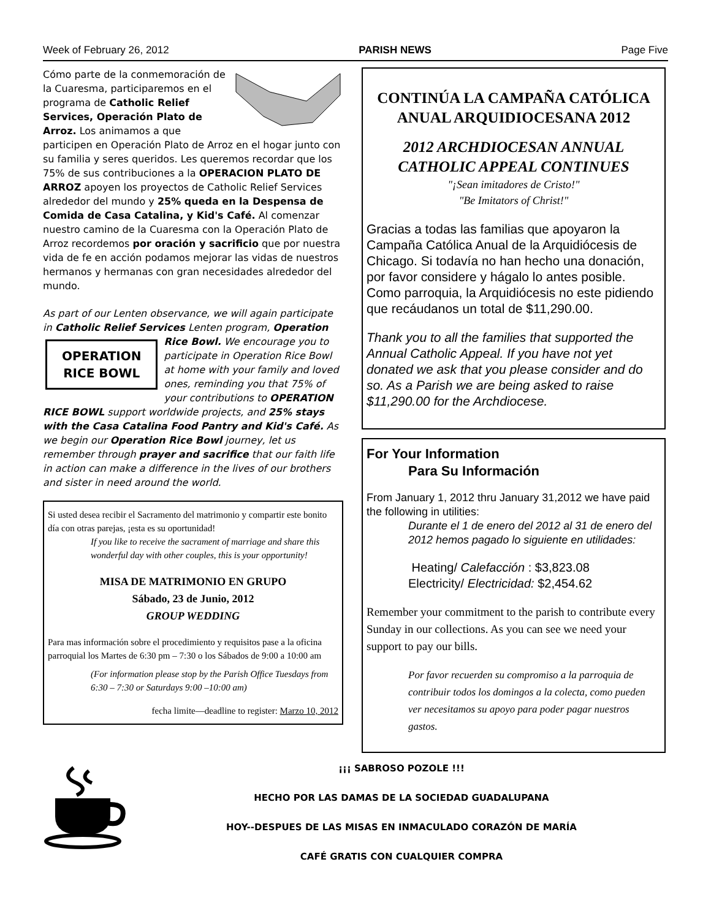Week of February 26, 2012 PARISH NEWS Page Five
Cómo parte de la conmemoración de la Cuaresma, participaremos en el programa de Catholic Relief Services, Operación Plato de Arroz. Los animamos a que participen en Operación Plato de Arroz en el hogar junto con su familia y seres queridos. Les queremos recordar que los 75% de sus contribuciones a la OPERACION PLATO DE ARROZ apoyen los proyectos de Catholic Relief Services alrededor del mundo y 25% queda en la Despensa de Comida de Casa Catalina, y Kid's Café. Al comenzar nuestro camino de la Cuaresma con la Operación Plato de Arroz recordemos por oración y sacrificio que por nuestra vida de fe en acción podamos mejorar las vidas de nuestros hermanos y hermanas con gran necesidades alrededor del mundo.
As part of our Lenten observance, we will again participate in Catholic Relief Services Lenten program, OPERATION
RICE BOWL Operation Rice Bowl. We encourage you to participate in Operation Rice Bowl at home with your family and loved ones, reminding you that 75% of your contributions to OPERATION RICE BOWL support worldwide projects, and 25% stays with the Casa Catalina Food Pantry and Kid's Café. As we begin our Operation Rice Bowl journey, let us remember through prayer and sacrifice that our faith life in action can make a difference in the lives of our brothers and sister in need around the world.
Si usted desea recibir el Sacramento del matrimonio y compartir este bonito día con otras parejas, ¡esta es su oportunidad!
If you like to receive the sacrament of marriage and share this wonderful day with other couples, this is your opportunity!
MISA DE MATRIMONIO EN GRUPO
Sábado, 23 de Junio, 2012
GROUP WEDDING
Para mas información sobre el procedimiento y requisitos pase a la oficina parroquial los Martes de 6:30 pm – 7:30 o los Sábados de 9:00 a 10:00 am
(For information please stop by the Parish Office Tuesdays from 6:30 – 7:30 or Saturdays 9:00 –10:00 am)
fecha limite—deadline to register: Marzo 10, 2012
CONTINÚA LA CAMPAÑA CATÓLICA ANUAL ARQUIDIOCESANA 2012
2012 ARCHDIOCESAN ANNUAL CATHOLIC APPEAL CONTINUES
"¡Sean imitadores de Cristo!"
"Be Imitators of Christ!"
Gracias a todas las familias que apoyaron la Campaña Católica Anual de la Arquidiócesis de Chicago. Si todavía no han hecho una donación, por favor considere y hágalo lo antes posible. Como parroquia, la Arquidiócesis no este pidiendo que recáudanos un total de $11,290.00.
Thank you to all the families that supported the Annual Catholic Appeal. If you have not yet donated we ask that you please consider and do so. As a Parish we are being asked to raise $11,290.00 for the Archdiocese.
For Your Information
Para Su Información
From January 1, 2012 thru January 31,2012 we have paid the following in utilities:
Durante el 1 de enero del 2012 al 31 de enero del 2012 hemos pagado lo siguiente en utilidades:
Heating/ Calefacción : $3,823.08
Electricity/ Electricidad: $2,454.62
Remember your commitment to the parish to contribute every Sunday in our collections. As you can see we need your support to pay our bills.
Por favor recuerden su compromiso a la parroquia de contribuir todos los domingos a la colecta, como pueden ver necesitamos su apoyo para poder pagar nuestros gastos.
¡¡¡ SABROSO POZOLE !!!
HECHO POR LAS DAMAS DE LA SOCIEDAD GUADALUPANA
HOY--DESPUES DE LAS MISAS EN INMACULADO CORAZÓN DE MARÍA
CAFÉ GRATIS CON CUALQUIER COMPRA